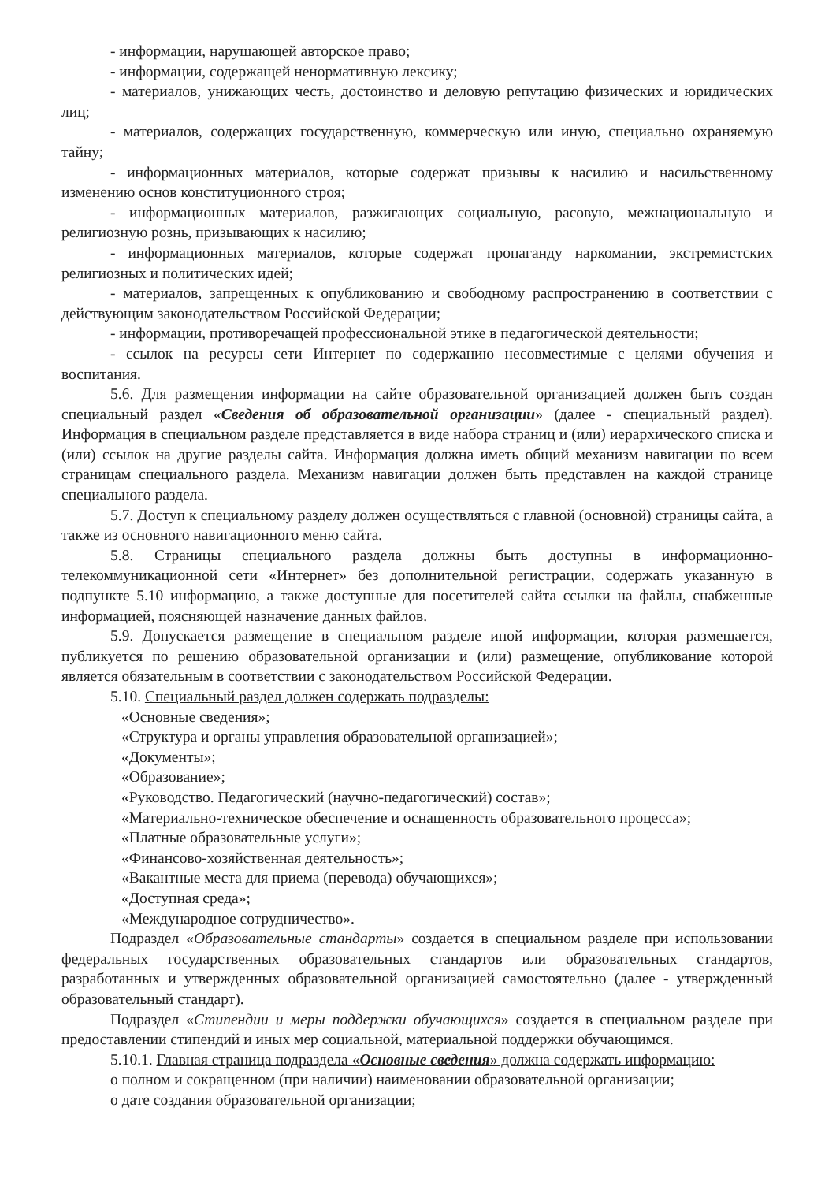- информации, нарушающей авторское право;
- информации, содержащей ненормативную лексику;
- материалов, унижающих честь, достоинство и деловую репутацию физических и юридических лиц;
- материалов, содержащих государственную, коммерческую или иную, специально охраняемую тайну;
- информационных материалов, которые содержат призывы к насилию и насильственному изменению основ конституционного строя;
- информационных материалов, разжигающих социальную, расовую, межнациональную и религиозную рознь, призывающих к насилию;
- информационных материалов, которые содержат пропаганду наркомании, экстремистских религиозных и политических идей;
- материалов, запрещенных к опубликованию и свободному распространению в соответствии с действующим законодательством Российской Федерации;
- информации, противоречащей профессиональной этике в педагогической деятельности;
- ссылок на ресурсы сети Интернет по содержанию несовместимые с целями обучения и воспитания.
5.6. Для размещения информации на сайте образовательной организацией должен быть создан специальный раздел «Сведения об образовательной организации» (далее - специальный раздел). Информация в специальном разделе представляется в виде набора страниц и (или) иерархического списка и (или) ссылок на другие разделы сайта. Информация должна иметь общий механизм навигации по всем страницам специального раздела. Механизм навигации должен быть представлен на каждой странице специального раздела.
5.7. Доступ к специальному разделу должен осуществляться с главной (основной) страницы сайта, а также из основного навигационного меню сайта.
5.8. Страницы специального раздела должны быть доступны в информационно-телекоммуникационной сети «Интернет» без дополнительной регистрации, содержать указанную в подпункте 5.10 информацию, а также доступные для посетителей сайта ссылки на файлы, снабженные информацией, поясняющей назначение данных файлов.
5.9. Допускается размещение в специальном разделе иной информации, которая размещается, публикуется по решению образовательной организации и (или) размещение, опубликование которой является обязательным в соответствии с законодательством Российской Федерации.
5.10. Специальный раздел должен содержать подразделы:
«Основные сведения»;
«Структура и органы управления образовательной организацией»;
«Документы»;
«Образование»;
«Руководство. Педагогический (научно-педагогический) состав»;
«Материально-техническое обеспечение и оснащенность образовательного процесса»;
«Платные образовательные услуги»;
«Финансово-хозяйственная деятельность»;
«Вакантные места для приема (перевода) обучающихся»;
«Доступная среда»;
«Международное сотрудничество».
Подраздел «Образовательные стандарты» создается в специальном разделе при использовании федеральных государственных образовательных стандартов или образовательных стандартов, разработанных и утвержденных образовательной организацией самостоятельно (далее - утвержденный образовательный стандарт).
Подраздел «Стипендии и меры поддержки обучающихся» создается в специальном разделе при предоставлении стипендий и иных мер социальной, материальной поддержки обучающимся.
5.10.1. Главная страница подраздела «Основные сведения» должна содержать информацию:
о полном и сокращенном (при наличии) наименовании образовательной организации;
о дате создания образовательной организации;